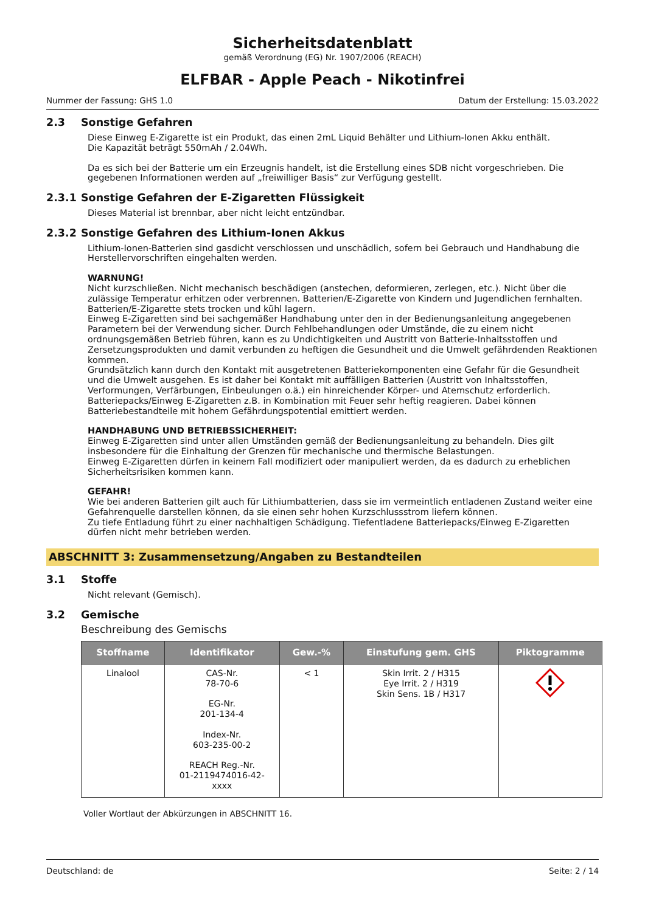Sicherheitsdatenblatt
gemäß Verordnung (EG) Nr. 1907/2006 (REACH)
ELFBAR - Apple Peach - Nikotinfrei
Nummer der Fassung: GHS 1.0 Datum der Erstellung: 15.03.2022
2.3 Sonstige Gefahren
Diese Einweg E-Zigarette ist ein Produkt, das einen 2mL Liquid Behälter und Lithium-Ionen Akku enthält.
Die Kapazität beträgt 550mAh / 2.04Wh.
Da es sich bei der Batterie um ein Erzeugnis handelt, ist die Erstellung eines SDB nicht vorgeschrieben. Die gegebenen Informationen werden auf „freiwilliger Basis“ zur Verfügung gestellt.
2.3.1 Sonstige Gefahren der E-Zigaretten Flüssigkeit
Dieses Material ist brennbar, aber nicht leicht entzündbar.
2.3.2 Sonstige Gefahren des Lithium-Ionen Akkus
Lithium-Ionen-Batterien sind gasdicht verschlossen und unschädlich, sofern bei Gebrauch und Handhabung die Herstellervorschriften eingehalten werden.
WARNUNG!
Nicht kurzschließen. Nicht mechanisch beschädigen (anstechen, deformieren, zerlegen, etc.). Nicht über die zulässige Temperatur erhitzen oder verbrennen. Batterien/E-Zigarette von Kindern und Jugendlichen fernhalten.
Batterien/E-Zigarette stets trocken und kühl lagern.
Einweg E-Zigaretten sind bei sachgemäßer Handhabung unter den in der Bedienungsanleitung angegebenen Parametern bei der Verwendung sicher. Durch Fehlbehandlungen oder Umstände, die zu einem nicht ordnungsgemäßen Betrieb führen, kann es zu Undichtigkeiten und Austritt von Batterie-Inhaltsstoffen und Zersetzungsprodukten und damit verbunden zu heftigen die Gesundheit und die Umwelt gefährdenden Reaktionen kommen.
Grundsätzlich kann durch den Kontakt mit ausgetretenen Batteriekomponenten eine Gefahr für die Gesundheit und die Umwelt ausgehen. Es ist daher bei Kontakt mit auffälligen Batterien (Austritt von Inhaltsstoffen, Verformungen, Verfärbungen, Einbeulungen o.ä.) ein hinreichender Körper- und Atemschutz erforderlich. Batteriepacks/Einweg E-Zigaretten z.B. in Kombination mit Feuer sehr heftig reagieren. Dabei können Batteriebestandteile mit hohem Gefährdungspotential emittiert werden.
HANDHABUNG UND BETRIEBSSICHERHEIT:
Einweg E-Zigaretten sind unter allen Umständen gemäß der Bedienungsanleitung zu behandeln. Dies gilt insbesondere für die Einhaltung der Grenzen für mechanische und thermische Belastungen.
Einweg E-Zigaretten dürfen in keinem Fall modifiziert oder manipuliert werden, da es dadurch zu erheblichen Sicherheitsrisiken kommen kann.
GEFAHR!
Wie bei anderen Batterien gilt auch für Lithiumbatterien, dass sie im vermeintlich entladenen Zustand weiter eine Gefahrenquelle darstellen können, da sie einen sehr hohen Kurzschlussstrom liefern können.
Zu tiefe Entladung führt zu einer nachhaltigen Schädigung. Tiefentladene Batteriepacks/Einweg E-Zigaretten dürfen nicht mehr betrieben werden.
ABSCHNITT 3: Zusammensetzung/Angaben zu Bestandteilen
3.1 Stoffe
Nicht relevant (Gemisch).
3.2 Gemische
Beschreibung des Gemischs
| Stoffname | Identifikator | Gew.-% | Einstufung gem. GHS | Piktogramme |
| --- | --- | --- | --- | --- |
| Linalool | CAS-Nr. 78-70-6 EG-Nr. 201-134-4 Index-Nr. 603-235-00-2 REACH Reg.-Nr. 01-2119474016-42- xxxx | < 1 | Skin Irrit. 2 / H315 Eye Irrit. 2 / H319 Skin Sens. 1B / H317 | |
Voller Wortlaut der Abkürzungen in ABSCHNITT 16.
Deutschland: de Seite: 2 / 14